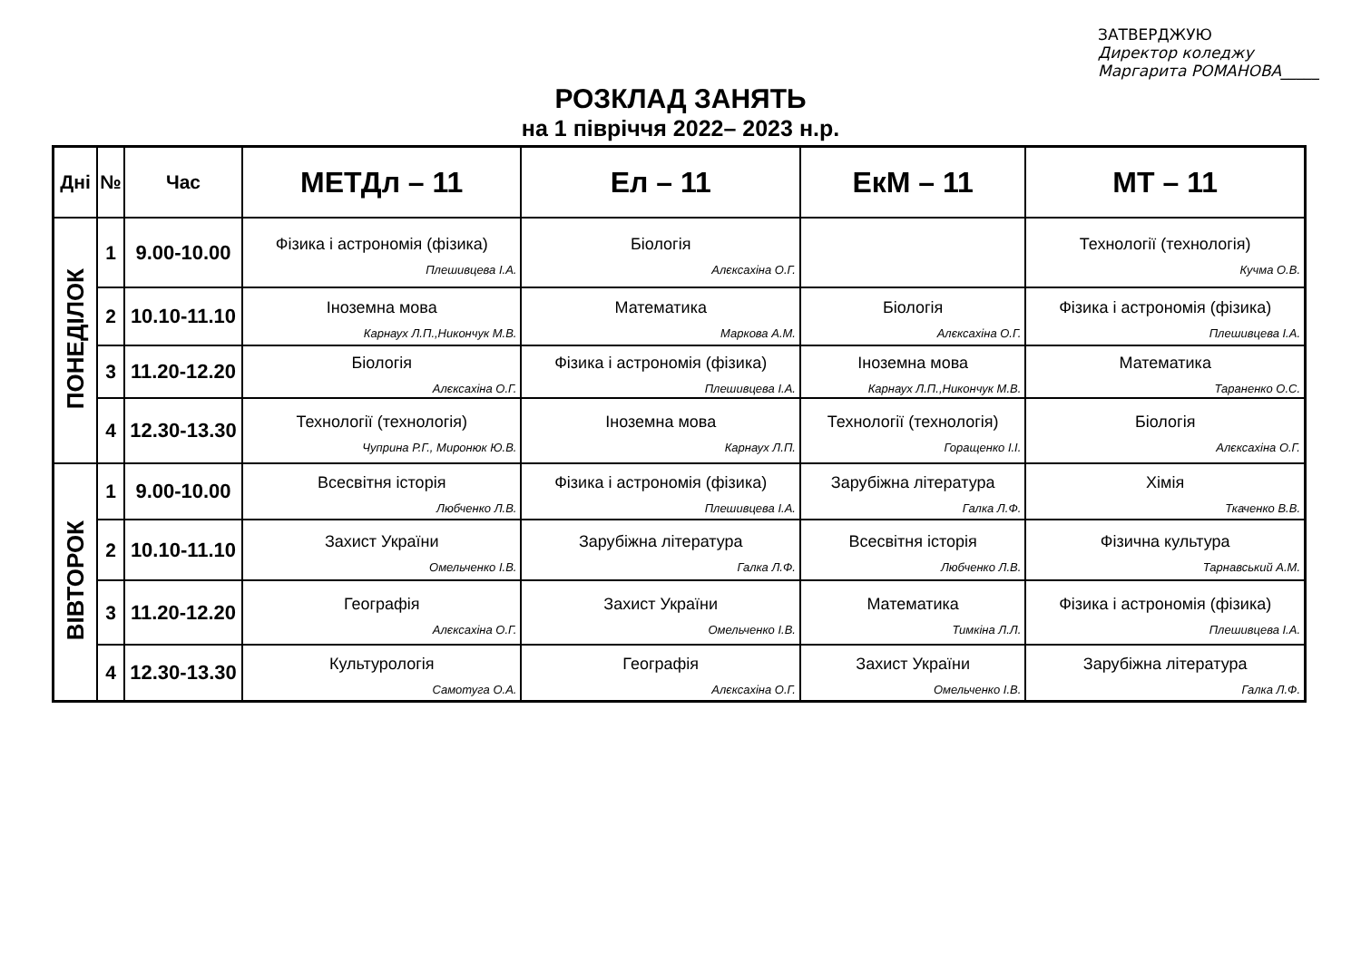ЗАТВЕРДЖУЮ
Директор коледжу
Маргарита РОМАНОВА_____
РОЗКЛАД ЗАНЯТЬ
на 1 півріччя 2022– 2023 н.р.
| Дні | № | Час | МЕТДл – 11 | Ел – 11 | ЕкМ – 11 | МТ – 11 |
| --- | --- | --- | --- | --- | --- | --- |
| ПОНЕДІЛОК | 1 | 9.00-10.00 | Фізика і астрономія (фізика) Плешивцева І.А. | Біологія Алєксахіна О.Г. | | Технології (технологія) Кучма О.В. |
| | 2 | 10.10-11.10 | Іноземна мова Карнаух Л.П.,Никончук М.В. | Математика Маркова А.М. | Біологія Алєксахіна О.Г. | Фізика і астрономія (фізика) Плешивцева І.А. |
| | 3 | 11.20-12.20 | Біологія Алєксахіна О.Г. | Фізика і астрономія (фізика) Плешивцева І.А. | Іноземна мова Карнаух Л.П.,Никончук М.В. | Математика Тараненко О.С. |
| | 4 | 12.30-13.30 | Технології (технологія) Чуприна Р.Г., Миронюк Ю.В. | Іноземна мова Карнаух Л.П. | Технології (технологія) Горащенко І.І. | Біологія Алєксахіна О.Г. |
| ВІВТОРОК | 1 | 9.00-10.00 | Всесвітня історія Любченко Л.В. | Фізика і астрономія (фізика) Плешивцева І.А. | Зарубіжна література Галка Л.Ф. | Хімія Ткаченко В.В. |
| | 2 | 10.10-11.10 | Захист України Омельченко І.В. | Зарубіжна література Галка Л.Ф. | Всесвітня історія Любченко Л.В. | Фізична культура Тарнавський А.М. |
| | 3 | 11.20-12.20 | Географія Алєксахіна О.Г. | Захист України Омельченко І.В. | Математика Тимкіна Л.Л. | Фізика і астрономія (фізика) Плешивцева І.А. |
| | 4 | 12.30-13.30 | Культурологія Самотуга О.А. | Географія Алєксахіна О.Г. | Захист України Омельченко І.В. | Зарубіжна література Галка Л.Ф. |